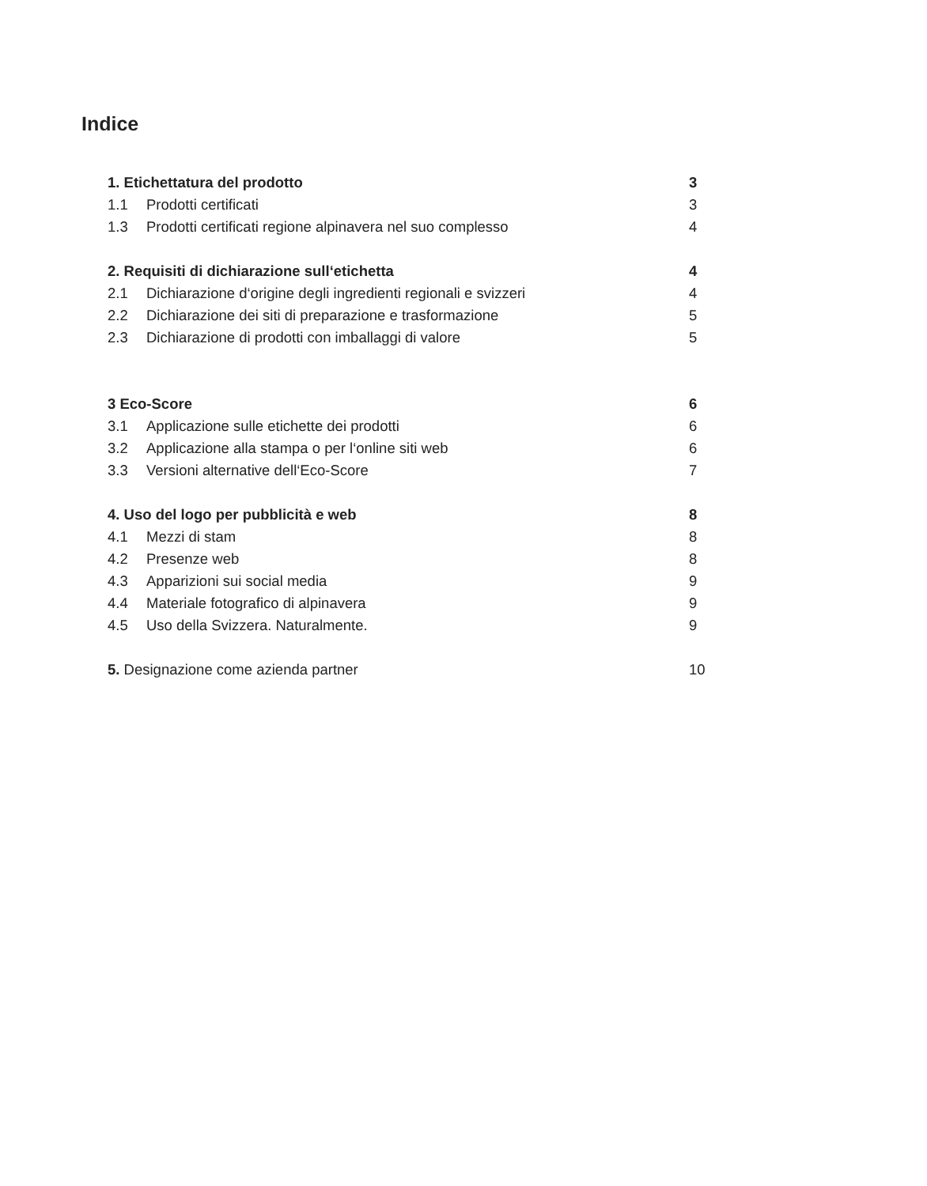Indice
1. Etichettatura del prodotto 3
1.1 Prodotti certificati 3
1.3 Prodotti certificati regione alpinavera nel suo complesso 4
2. Requisiti di dichiarazione sull‘etichetta 4
2.1 Dichiarazione d‘origine degli ingredienti regionali e svizzeri 4
2.2 Dichiarazione dei siti di preparazione e trasformazione 5
2.3 Dichiarazione di prodotti con imballaggi di valore 5
3 Eco-Score 6
3.1 Applicazione sulle etichette dei prodotti 6
3.2 Applicazione alla stampa o per l‘online siti web 6
3.3 Versioni alternative dell‘Eco-Score 7
4. Uso del logo per pubblicità e web 8
4.1 Mezzi di stam 8
4.2 Presenze web 8
4.3 Apparizioni sui social media 9
4.4 Materiale fotografico di alpinavera 9
4.5 Uso della Svizzera. Naturalmente. 9
5. Designazione come azienda partner 10